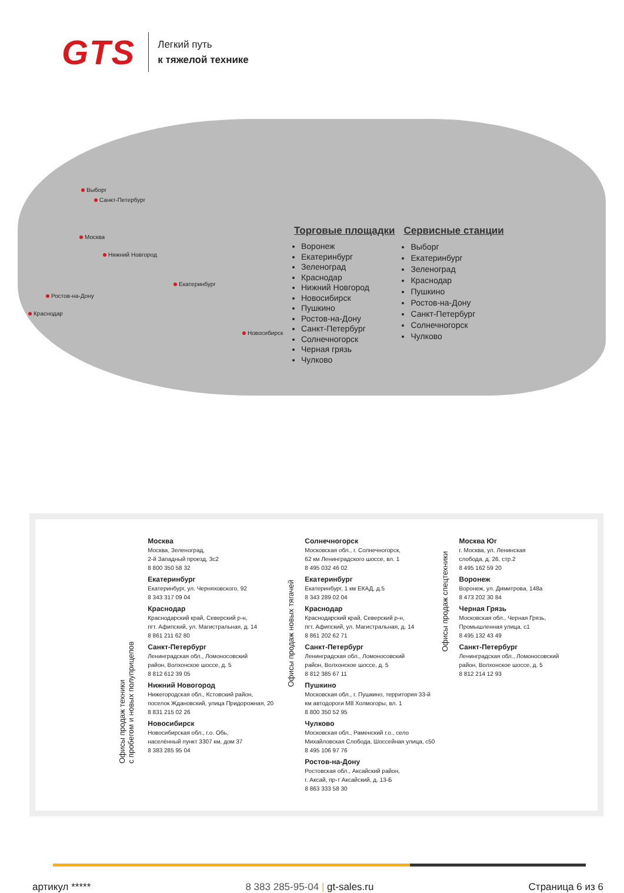GTS
Легкий путь
к тяжелой технике
Выборг
Санкт-Петербург
Москва
Нижний Новгород
Екатеринбург
Ростов-на-Дону
Краснодар
Новосибирск
Торговые площадки
Воронеж
Екатеринбург
Зеленоград
Краснодар
Нижний Новгород
Новосибирск
Пушкино
Ростов-на-Дону
Санкт-Петербург
Солнечногорск
Черная грязь
Чулково
Сервисные станции
Выборг
Екатеринбург
Зеленоград
Краснодар
Пушкино
Ростов-на-Дону
Санкт-Петербург
Солнечногорск
Чулково
Офисы продаж техники
с пробегом и новых полуприцепов
Москва
Москва, Зеленоград,
2-й Западный проезд, 3с2
8 800 350 58 32
Екатеринбург
Екатеринбург, ул. Черняховского, 92
8 343 317 09 04
Краснодар
Краснодарский край, Северский р-н,
пгт. Афипский, ул. Магистральная, д. 14
8 861 211 62 80
Санкт-Петербург
Ленинградская обл., Ломоносовский
район, Волхонское шоссе, д. 5
8 812 612 39 05
Нижний Новогород
Нижегородская обл., Кстовский район,
поселок Ждановский, улица Придорожная, 20
8 831 215 02 26
Новосибирск
Новосибирская обл., г.о. Обь,
населённый пункт 3307 км, дом 37
8 383 285 95 04
Офисы продаж новых тягачей
Солнечногорск
Московская обл., г. Солнечногорск,
62 км Ленинградского шоссе, вл. 1
8 495 032 46 02
Екатеринбург
Екатеринбург, 1 км ЕКАД, д.5
8 343 289 02 04
Краснодар
Краснодарский край, Северский р-н,
пгт. Афипский, ул. Магистральная, д. 14
8 861 202 62 71
Санкт-Петербург
Ленинградская обл., Ломоносовский
район, Волхонское шоссе, д. 5
8 812 385 67 11
Пушкино
Московская обл., г. Пушкино, территория 33-й
км автодороги М8 Холмогоры, вл. 1
8 800 350 52 95
Чулково
Московская обл., Раменский г.о., село
Михайловская Слобода, Шоссейная улица, с50
8 495 106 97 76
Ростов-на-Дону
Ростовская обл., Аксайский район,
г. Аксай, пр-т Аксайский, д. 13-Б
8 863 333 58 30
Офисы продаж спецтехники
Москва Юг
г. Москва, ул. Ленинская
слобода, д. 26, стр.2
8 495 162 59 20
Воронеж
Воронеж, ул. Димитрова, 148а
8 473 202 30 84
Черная Грязь
Московская обл., Черная Грязь,
Промышленная улица, с1
8 495 132 43 49
Санкт-Петербург
Ленинградская обл., Ломоносовский
район, Волхонское шоссе, д. 5
8 812 214 12 93
артикул ***** 8 383 285-95-04 | gt-sales.ru Страница 6 из 6